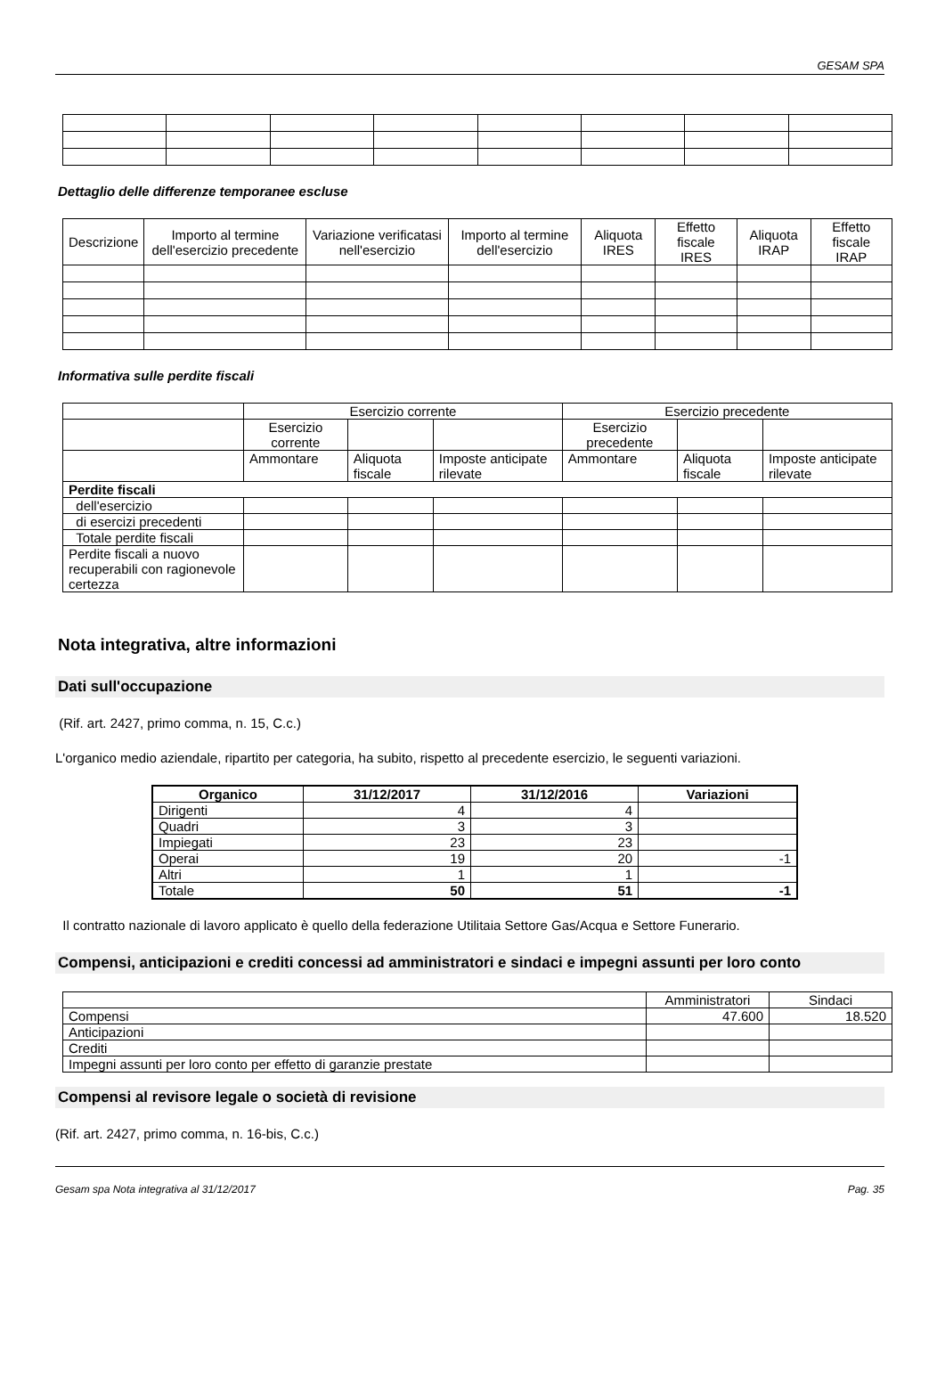GESAM SPA
Dettaglio delle differenze temporanee escluse
| Descrizione | Importo al termine dell'esercizio precedente | Variazione verificatasi nell'esercizio | Importo al termine dell'esercizio | Aliquota IRES | Effetto fiscale IRES | Aliquota IRAP | Effetto fiscale IRAP |
Informativa sulle perdite fiscali
| | Esercizio corrente | | | Esercizio precedente | | |
| | Esercizio corrente | | | Esercizio precedente | | |
| | Ammontare | Aliquota fiscale | Imposte anticipate rilevate | Ammontare | Aliquota fiscale | Imposte anticipate rilevate |
| Perdite fiscali | | | | | | |
| dell'esercizio | | | | | | |
| di esercizi precedenti | | | | | | |
| Totale perdite fiscali | | | | | | |
| Perdite fiscali a nuovo recuperabili con ragionevole certezza | | | | | | |
Nota integrativa, altre informazioni
Dati sull'occupazione
(Rif. art. 2427, primo comma, n. 15, C.c.)
L'organico medio aziendale, ripartito per categoria, ha subito, rispetto al precedente esercizio, le seguenti variazioni.
| Organico | 31/12/2017 | 31/12/2016 | Variazioni |
| --- | --- | --- | --- |
| Dirigenti | 4 | 4 | |
| Quadri | 3 | 3 | |
| Impiegati | 23 | 23 | |
| Operai | 19 | 20 | -1 |
| Altri | 1 | 1 | |
| Totale | 50 | 51 | -1 |
Il contratto nazionale di lavoro applicato è quello della federazione Utilitaia Settore Gas/Acqua e Settore Funerario.
Compensi, anticipazioni e crediti concessi ad amministratori e sindaci e impegni assunti per loro conto
| | Amministratori | Sindaci |
| Compensi | 47.600 | 18.520 |
| Anticipazioni | | |
| Crediti | | |
| Impegni assunti per loro conto per effetto di garanzie prestate | | |
Compensi al revisore legale o società di revisione
(Rif. art. 2427, primo comma, n. 16-bis, C.c.)
Gesam spa Nota integrativa al 31/12/2017 Pag. 35